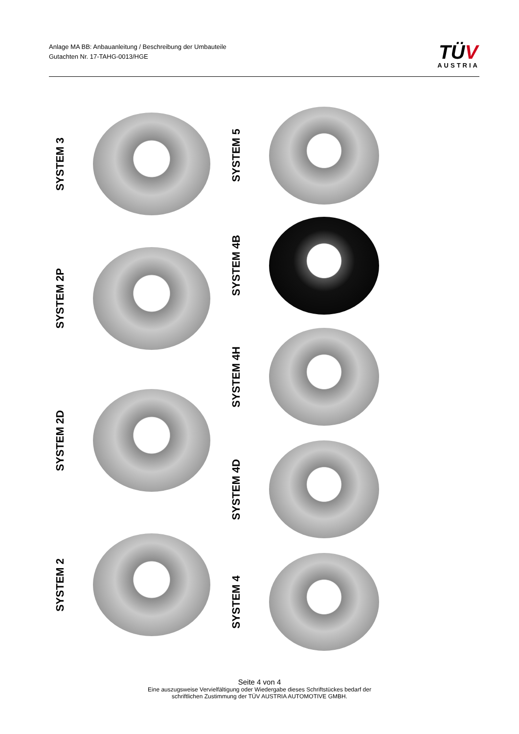Anlage MA BB: Anbauanleitung / Beschreibung der Umbauteile
Gutachten Nr. 17-TAHG-0013/HGE
TÜV
AUSTRIA
SYSTEM 3
SYSTEM 2P
SYSTEM 2D
SYSTEM 2
SYSTEM 5
SYSTEM 4B
SYSTEM 4H
SYSTEM 4D
SYSTEM 4
Seite 4 von 4
Eine auszugsweise Vervielfältigung oder Wiedergabe dieses Schriftstückes bedarf der
schriftlichen Zustimmung der TÜV AUSTRIA AUTOMOTIVE GMBH.